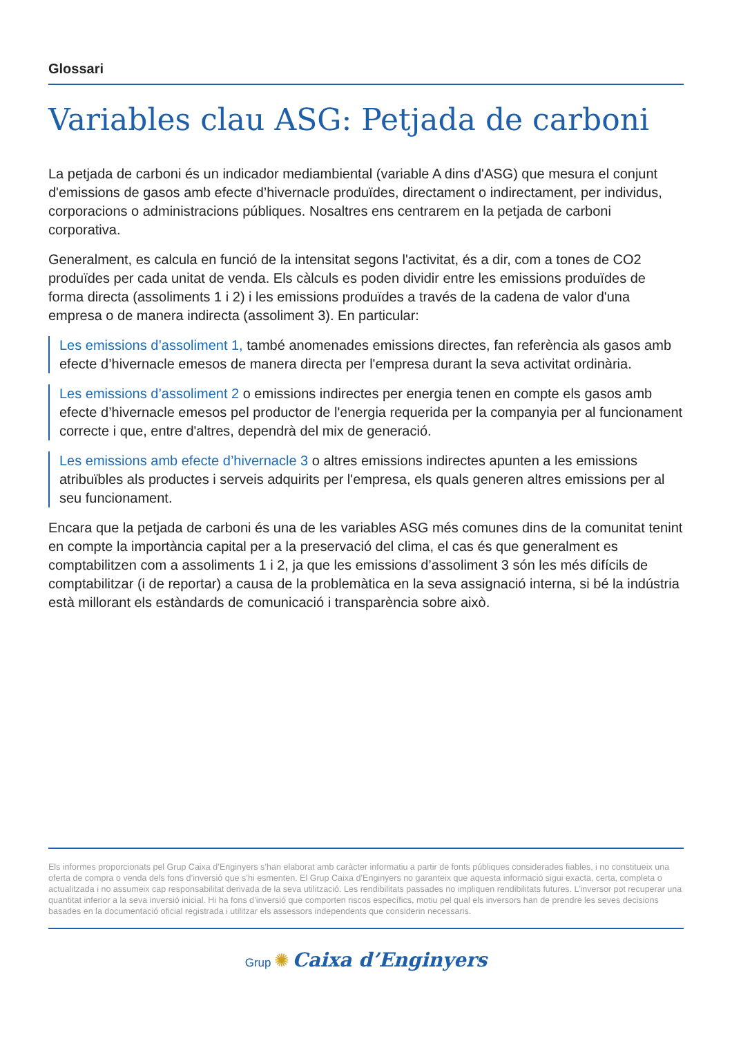Glossari
Variables clau ASG: Petjada de carboni
La petjada de carboni és un indicador mediambiental (variable A dins d'ASG) que mesura el conjunt d'emissions de gasos amb efecte d’hivernacle produïdes, directament o indirectament, per individus, corporacions o administracions públiques. Nosaltres ens centrarem en la petjada de carboni corporativa.
Generalment, es calcula en funció de la intensitat segons l'activitat, és a dir, com a tones de CO2 produïdes per cada unitat de venda. Els càlculs es poden dividir entre les emissions produïdes de forma directa (assoliments 1 i 2) i les emissions produïdes a través de la cadena de valor d'una empresa o de manera indirecta (assoliment 3). En particular:
Les emissions d’assoliment 1, també anomenades emissions directes, fan referència als gasos amb efecte d’hivernacle emesos de manera directa per l'empresa durant la seva activitat ordinària.
Les emissions d’assoliment 2 o emissions indirectes per energia tenen en compte els gasos amb efecte d’hivernacle emesos pel productor de l'energia requerida per la companyia per al funcionament correcte i que, entre d'altres, dependrà del mix de generació.
Les emissions amb efecte d’hivernacle 3 o altres emissions indirectes apunten a les emissions atribuïbles als productes i serveis adquirits per l'empresa, els quals generen altres emissions per al seu funcionament.
Encara que la petjada de carboni és una de les variables ASG més comunes dins de la comunitat tenint en compte la importància capital per a la preservació del clima, el cas és que generalment es comptabilitzen com a assoliments 1 i 2, ja que les emissions d’assoliment 3 són les més difícils de comptabilitzar (i de reportar) a causa de la problemàtica en la seva assignació interna, si bé la indústria està millorant els estàndards de comunicació i transparència sobre això.
Els informes proporcionats pel Grup Caixa d’Enginyers s’han elaborat amb caràcter informatiu a partir de fonts públiques considerades fiables, i no constitueix una oferta de compra o venda dels fons d’inversió que s’hi esmenten. El Grup Caixa d’Enginyers no garanteix que aquesta informació sigui exacta, certa, completa o actualitzada i no assumeix cap responsabilitat derivada de la seva utilització. Les rendibilitats passades no impliquen rendibilitats futures. L’inversor pot recuperar una quantitat inferior a la seva inversió inicial. Hi ha fons d’inversió que comporten riscos específics, motiu pel qual els inversors han de prendre les seves decisions basades en la documentació oficial registrada i utilitzar els assessors independents que considerin necessaris.
Grup ✺ Caixa d’Enginyers